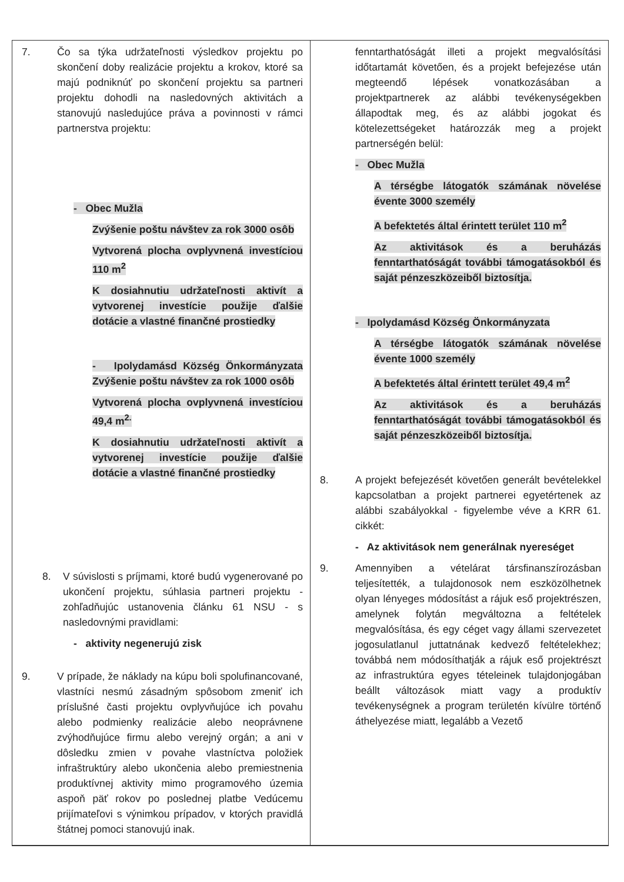| 7. Čo sa týka udržateľnosti výsledkov projektu po skončení doby realizácie projektu a krokov, ktoré sa majú podniknúť po skončení projektu sa partneri projektu dohodli na nasledovných aktivitách a stanovujú nasledujúce práva a povinnosti v rámci partnerstva projektu: - Obec Mužla Zvýšenie poštu návštev za rok 3000 osôb Vytvorená plocha ovplyvnená investíciou 110 m<sup>2</sup> K dosiahnutiu udržateľnosti aktivít a vytvorenej investície použije ďalšie dotácie a vlastné finančné prostiedky - Ipolydamásd Község Önkormányzata Zvýšenie poštu návštev za rok 1000 osôb Vytvorená plocha ovplyvnená investíciou 49,4 m<sup>2.</sup> K dosiahnutiu udržateľnosti aktivít a vytvorenej investície použije ďalšie dotácie a vlastné finančné prostiedky 8. V súvislosti s príjmami, ktoré budú vygenerované po ukončení projektu, súhlasia partneri projektu - zohľadňujúc ustanovenia článku 61 NSU - s nasledovnými pravidlami: - aktivity negenerujú zisk 9. V prípade, že náklady na kúpu boli spolufinancované, vlastníci nesmú zásadným spôsobom zmeniť ich príslušné časti projektu ovplyvňujúce ich povahu alebo podmienky realizácie alebo neoprávnene zvýhodňujúce firmu alebo verejný orgán; a ani v dôsledku zmien v povahe vlastníctva položiek infraštruktúry alebo ukončenia alebo premiestnenia produktívnej aktivity mimo programového územia aspoň päť rokov po poslednej platbe Vedúcemu prijímateľovi s výnimkou prípadov, v ktorých pravidlá štátnej pomoci stanovujú inak. | fenntarthatóságát illeti a projekt megvalósítási időtartamát követően, és a projekt befejezése után megteendő lépések vonatkozásában a projektpartnerek az alábbi tevékenységekben állapodtak meg, és az alábbi jogokat és kötelezettségeket határozzák meg a projekt partnerségén belül: - Obec Mužla A térségbe látogatók számának növelése évente 3000 személy A befektetés által érintett terület 110 m<sup>2</sup> Az aktivitások és a beruházás fenntarthatóságát további támogatásokból és saját pénzeszközeiből biztosítja. - Ipolydamásd Község Önkormányzata A térségbe látogatók számának növelése évente 1000 személy A befektetés által érintett terület 49,4 m<sup>2</sup> Az aktivitások és a beruházás fenntarthatóságát további támogatásokból és saját pénzeszközeiből biztosítja. 8. A projekt befejezését követően generált bevételekkel kapcsolatban a projekt partnerei egyetértenek az alábbi szabályokkal - figyelembe véve a KRR 61. cikkét: - Az aktivitások nem generálnak nyereséget 9. Amennyiben a vételárat társfinanszírozásban teljesítették, a tulajdonosok nem eszközölhetnek olyan lényeges módosítást a rájuk eső projektrészen, amelynek folytán megváltozna a feltételek megvalósítása, és egy céget vagy állami szervezetet jogosulatlanul juttatnának kedvező feltételekhez; továbbá nem módosíthatják a rájuk eső projektrészt az infrastruktúra egyes tételeinek tulajdonjogában beállt változások miatt vagy a produktív tevékenységnek a program területén kívülre történő áthelyezése miatt, legalább a Vezető |